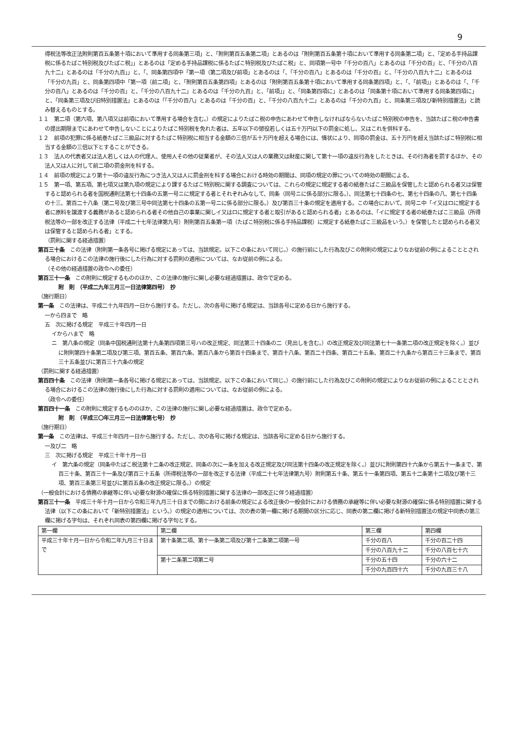9
得税法等改正法附則第百五条第十項において準用する同条第三項」と、「附則第百五条第二項」とあるのは「附則第百五条第十項において準用する同条第二項」と、「定める手持品課税に係るたばこ特別税及びたばこ税」」とあるのは「定める手持品課税に係るたばこ特別税及びたばこ税」と、同項第一号中「千分の百八」とあるのは「千分の百」と、「千分の八百九十二」とあるのは「千分の九百」」と、「、同条第四項中「第一項（第二項及び前項」とあるのは「、「千分の百八」とあるのは「千分の百」と、「千分の八百九十二」とあるのは「千分の九百」と、同条第四項中「第一項（前二項」と、「附則第百五条第四項」とあるのは「附則第百五条第十項において準用する同条第四項」と、「、「前項」」とあるのは「、「千分の百八」とあるのは「千分の百」と、「千分の八百九十二」とあるのは「千分の九百」と、「前項」」と、「同条第四項に」とあるのは「同条第十項において準用する同条第四項に」と、「同条第三項及び旧特別措置法」とあるのは「「千分の百八」とあるのは「千分の百」と、「千分の八百九十二」とあるのは「千分の九百」と、同条第三項及び新特別措置法」と読み替えるものとする。
１１　第二項（第六項、第八項又は前項において準用する場合を含む。）の規定によりたばこ税の申告にあわせて申告しなければならないたばこ特別税の申告を、当該たばこ税の申告書の提出期限までにあわせて申告しないことによりたばこ特別税を免れた者は、五年以下の懲役若しくは五十万円以下の罰金に処し、又はこれを併科する。
１２　前項の犯罪に係る紙巻たばこ三級品に対するたばこ特別税に相当する金額の三倍が五十万円を超える場合には、情状により、同項の罰金は、五十万円を超え当該たばこ特別税に相当する金額の三倍以下とすることができる。
１３　法人の代表者又は法人若しくは人の代理人、使用人その他の従業者が、その法人又は人の業務又は財産に関して第十一項の違反行為をしたときは、その行為者を罰するほか、その法人又は人に対して前二項の罰金刑を科する。
１４　前項の規定により第十一項の違反行為につき法人又は人に罰金刑を科する場合における時効の期間は、同項の規定の罪についての時効の期間による。
１５　第一項、第五項、第七項又は第九項の規定により課するたばこ特別税に関する調査については、これらの規定に規定する者の紙巻たばこ三級品を保管したと認められる者又は保管すると認められる者を国税通則法第七十四条の五第一号ニに規定する者とそれぞれみなして、同条（同号ニに係る部分に限る。）、同法第七十四条の七、第七十四条の八、第七十四条の十三、第百二十八条（第二号及び第三号中同法第七十四条の五第一号ニに係る部分に限る。）及び第百三十条の規定を適用する。この場合において、同号ニ中「イ又はロに規定する者に原料を譲渡する義務があると認められる者その他自己の事業に関しイ又はロに規定する者と取引があると認められる者」とあるのは、「イに規定する者の紙巻たばこ三級品（所得税法等の一部を改正する法律（平成二十七年法律第九号）附則第百五条第一項（たばこ特別税に係る手持品課税）に規定する紙巻たばこ三級品をいう。）を保管したと認められる者又は保管すると認められる者」とする。
（罰則に関する経過措置）
第百三十条　この法律（附則第一条各号に掲げる規定にあっては、当該規定。以下この条において同じ。）の施行前にした行為及びこの附則の規定によりなお従前の例によることとされる場合におけるこの法律の施行後にした行為に対する罰則の適用については、なお従前の例による。
（その他の経過措置の政令への委任）
第百三十一条　この附則に規定するもののほか、この法律の施行に関し必要な経過措置は、政令で定める。
附　則　（平成二九年三月三一日法律第四号）　抄
（施行期日）
第一条　この法律は、平成二十九年四月一日から施行する。ただし、次の各号に掲げる規定は、当該各号に定める日から施行する。
一から四まで　略
五　次に掲げる規定　平成三十年四月一日
イからハまで　略
ニ　第八条の規定（同条中国税通則法第十九条第四項第三号ハの改正規定、同法第三十四条の二（見出しを含む。）の改正規定及び同法第七十一条第二項の改正規定を除く。）並びに附則第四十条第二項及び第三項、第百五条、第百六条、第百八条から第百十四条まで、第百十八条、第百二十四条、第百二十五条、第百二十九条から第百三十三条まで、第百三十五条並びに第百三十六条の規定
（罰則に関する経過措置）
第百四十条　この法律（附則第一条各号に掲げる規定にあっては、当該規定。以下この条において同じ。）の施行前にした行為及びこの附則の規定によりなお従前の例によることとされる場合におけるこの法律の施行後にした行為に対する罰則の適用については、なお従前の例による。
（政令への委任）
第百四十一条　この附則に規定するもののほか、この法律の施行に関し必要な経過措置は、政令で定める。
附　則　（平成三〇年三月三一日法律第七号）　抄
（施行期日）
第一条　この法律は、平成三十年四月一日から施行する。ただし、次の各号に掲げる規定は、当該各号に定める日から施行する。
一及び二　略
三　次に掲げる規定　平成三十年十月一日
イ　第六条の規定（同条中たばこ税法第十二条の改正規定、同条の次に一条を加える改正規定及び同法第十四条の改正規定を除く。）並びに附則第四十六条から第五十一条まで、第百三十条、第百三十一条及び第百三十五条（所得税法等の一部を改正する法律（平成二十七年法律第九号）附則第五十条、第五十一条第四項、第五十二条第十二項及び第十三項、第百三条第三号並びに第百五条の改正規定に限る。）の規定
（一般会計における債務の承継等に伴い必要な財源の確保に係る特別措置に関する法律の一部改正に伴う経過措置）
第百三十一条　平成三十年十月一日から令和三年九月三十日までの間における前条の規定による改正後の一般会計における債務の承継等に伴い必要な財源の確保に係る特別措置に関する法律（以下この条において「新特別措置法」という。）の規定の適用については、次の表の第一欄に掲げる期間の区分に応じ、同表の第二欄に掲げる新特別措置法の規定中同表の第三欄に掲げる字句は、それぞれ同表の第四欄に掲げる字句とする。
| 第一欄 | 第二欄 | 第三欄 | 第四欄 |
| 平成三十年十月一日から令和二年九月三十日まで | 第十条第二項、第十一条第二項及び第十二条第二項第一号 | 千分の百八 | 千分の百二十四 |
| | | 千分の八百九十二 | 千分の八百七十六 |
| | 第十二条第二項第二号 | 千分の五十四 | 千分の六十二 |
| | | 千分の九百四十六 | 千分の九百三十八 |